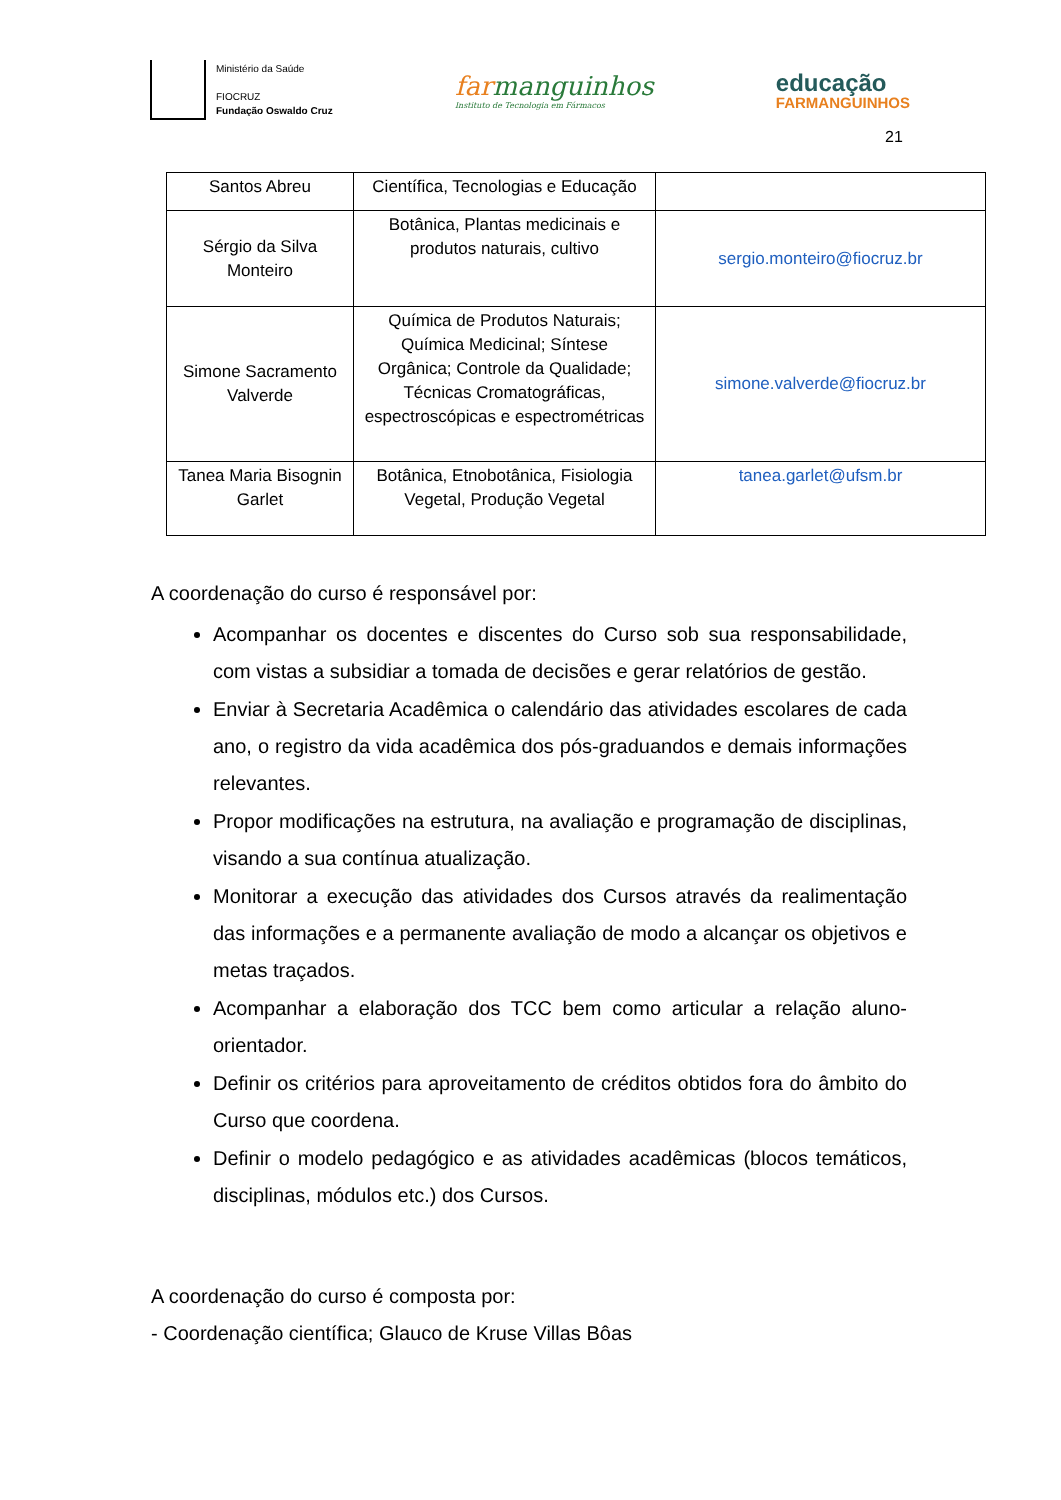Ministério da Saúde
FIOCRUZ
Fundação Oswaldo Cruz
farmanguinhos
Instituto de Tecnologia em Fármacos
educação
FARMANGUINHOS
21
| Santos Abreu | Científica, Tecnologias e Educação | |
| Sérgio da Silva Monteiro | Botânica, Plantas medicinais e produtos naturais, cultivo | sergio.monteiro@fiocruz.br |
| Simone Sacramento Valverde | Química de Produtos Naturais; Química Medicinal; Síntese Orgânica; Controle da Qualidade; Técnicas Cromatográficas, espectroscópicas e espectrométricas | simone.valverde@fiocruz.br |
| Tanea Maria Bisognin Garlet | Botânica, Etnobotânica, Fisiologia Vegetal, Produção Vegetal | tanea.garlet@ufsm.br |
A coordenação do curso é responsável por:
Acompanhar os docentes e discentes do Curso sob sua responsabilidade, com vistas a subsidiar a tomada de decisões e gerar relatórios de gestão.
Enviar à Secretaria Acadêmica o calendário das atividades escolares de cada ano, o registro da vida acadêmica dos pós-graduandos e demais informações relevantes.
Propor modificações na estrutura, na avaliação e programação de disciplinas, visando a sua contínua atualização.
Monitorar a execução das atividades dos Cursos através da realimentação das informações e a permanente avaliação de modo a alcançar os objetivos e metas traçados.
Acompanhar a elaboração dos TCC bem como articular a relação aluno-orientador.
Definir os critérios para aproveitamento de créditos obtidos fora do âmbito do Curso que coordena.
Definir o modelo pedagógico e as atividades acadêmicas (blocos temáticos, disciplinas, módulos etc.) dos Cursos.
A coordenação do curso é composta por:
- Coordenação científica; Glauco de Kruse Villas Bôas